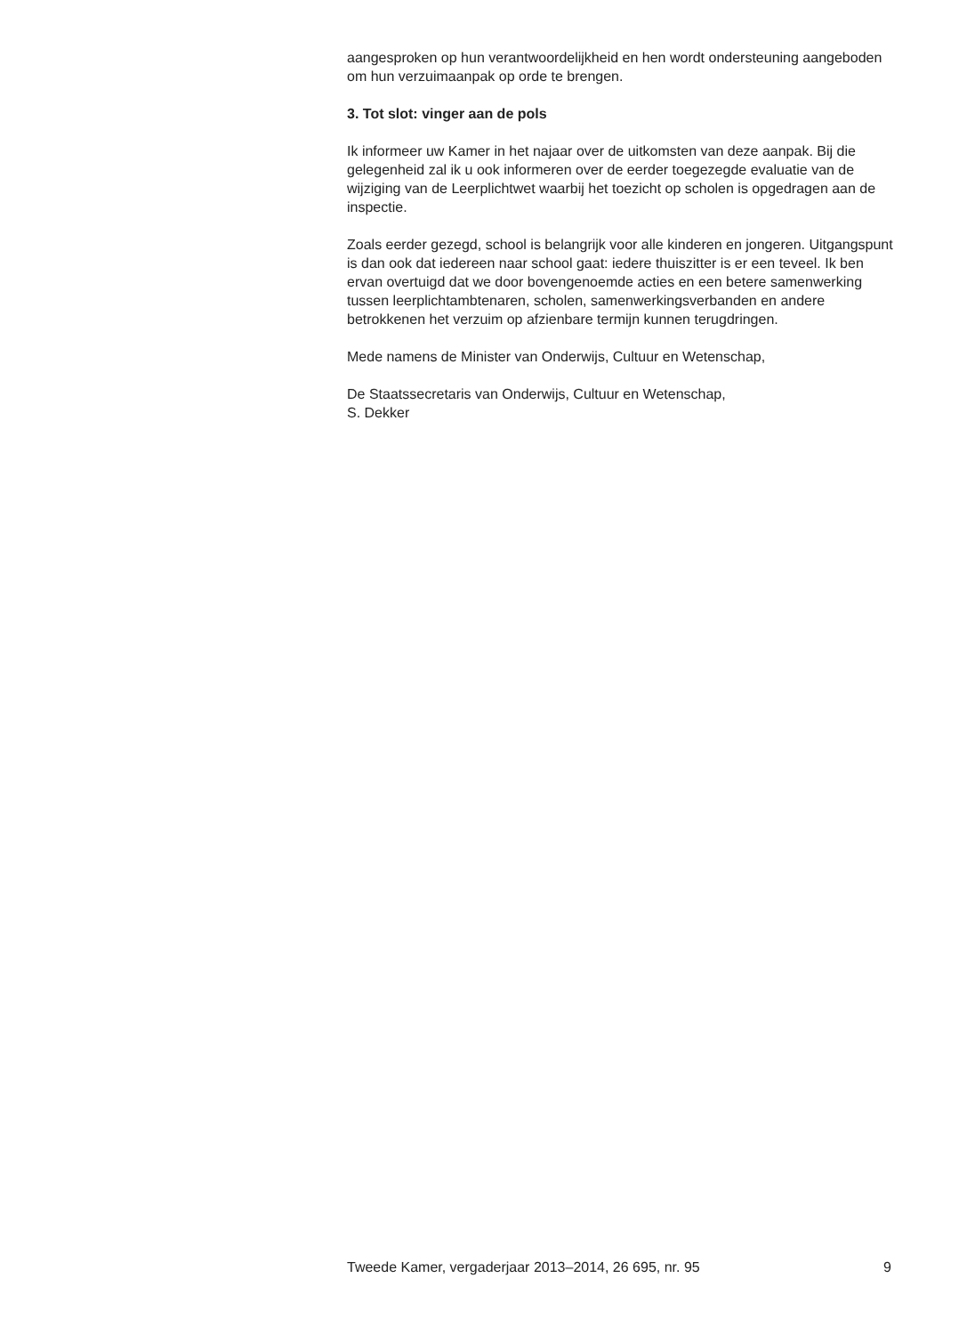aangesproken op hun verantwoordelijkheid en hen wordt ondersteuning aangeboden om hun verzuimaanpak op orde te brengen.
3. Tot slot: vinger aan de pols
Ik informeer uw Kamer in het najaar over de uitkomsten van deze aanpak. Bij die gelegenheid zal ik u ook informeren over de eerder toegezegde evaluatie van de wijziging van de Leerplichtwet waarbij het toezicht op scholen is opgedragen aan de inspectie.
Zoals eerder gezegd, school is belangrijk voor alle kinderen en jongeren. Uitgangspunt is dan ook dat iedereen naar school gaat: iedere thuiszitter is er een teveel. Ik ben ervan overtuigd dat we door bovengenoemde acties en een betere samenwerking tussen leerplichtambtenaren, scholen, samenwerkingsverbanden en andere betrokkenen het verzuim op afzienbare termijn kunnen terugdringen.
Mede namens de Minister van Onderwijs, Cultuur en Wetenschap,
De Staatssecretaris van Onderwijs, Cultuur en Wetenschap,
S. Dekker
Tweede Kamer, vergaderjaar 2013–2014, 26 695, nr. 95 9